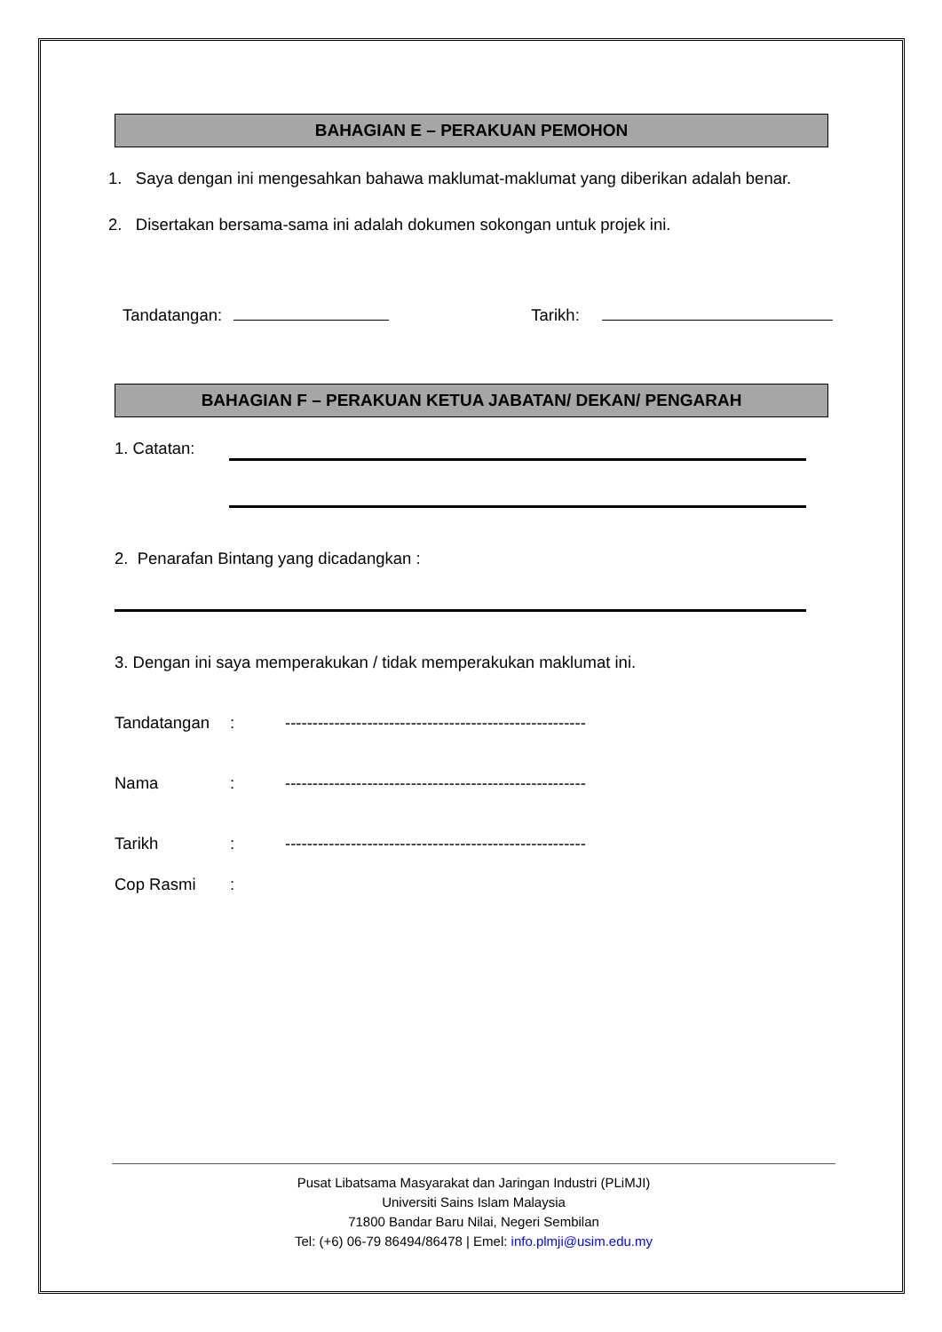BAHAGIAN E – PERAKUAN PEMOHON
1. Saya dengan ini mengesahkan bahawa maklumat-maklumat yang diberikan adalah benar.
2. Disertakan bersama-sama ini adalah dokumen sokongan untuk projek ini.
Tandatangan: Tarikh:
BAHAGIAN F – PERAKUAN KETUA JABATAN/ DEKAN/ PENGARAH
1. Catatan:
2. Penarafan Bintang yang dicadangkan :
3. Dengan ini saya memperakukan / tidak memperakukan maklumat ini.
Tandatangan: -------------------------------------------------------
Nama: -------------------------------------------------------
Tarikh: -------------------------------------------------------
Cop Rasmi:
Pusat Libatsama Masyarakat dan Jaringan Industri (PLiMJI)
Universiti Sains Islam Malaysia
71800 Bandar Baru Nilai, Negeri Sembilan
Tel: (+6) 06-79 86494/86478 | Emel: info.plmji@usim.edu.my